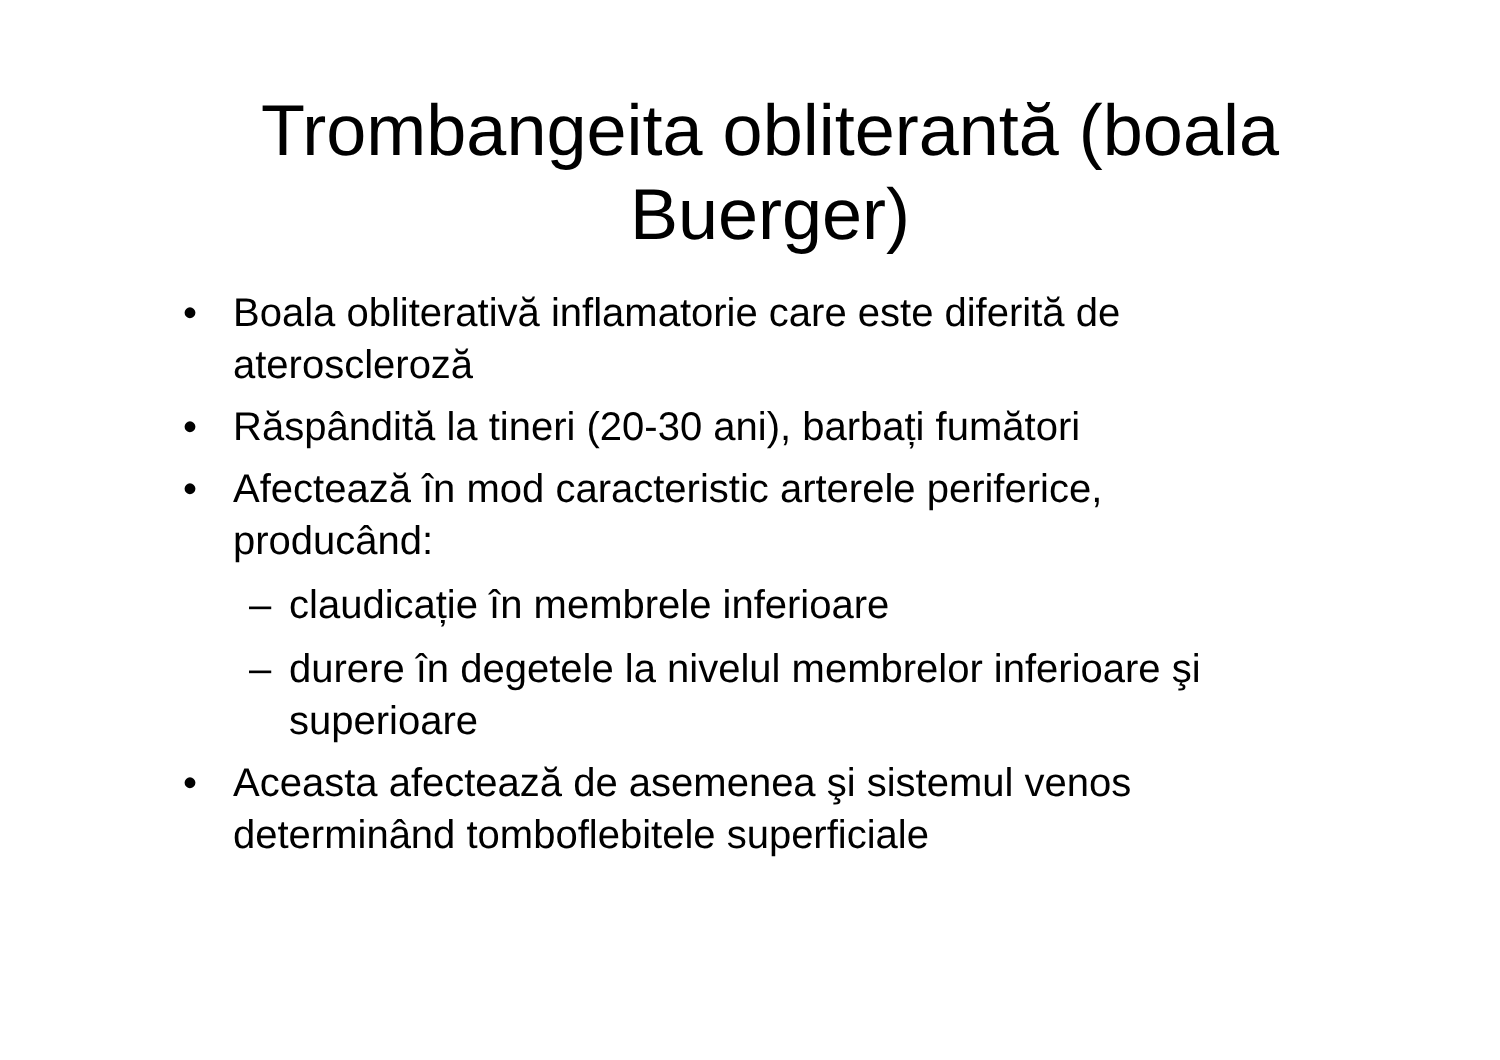Trombangeita obliterantă (boala
Buerger)
• Boala obliterativă inflamatorie care este diferită de ateroscleroză
• Răspândită la tineri (20-30 ani), barbați fumători
• Afectează în mod caracteristic arterele periferice, producând:
– claudicație în membrele inferioare
– durere în degetele la nivelul membrelor inferioare şi superioare
• Aceasta afectează de asemenea şi sistemul venos determinând tomboflebitele superficiale